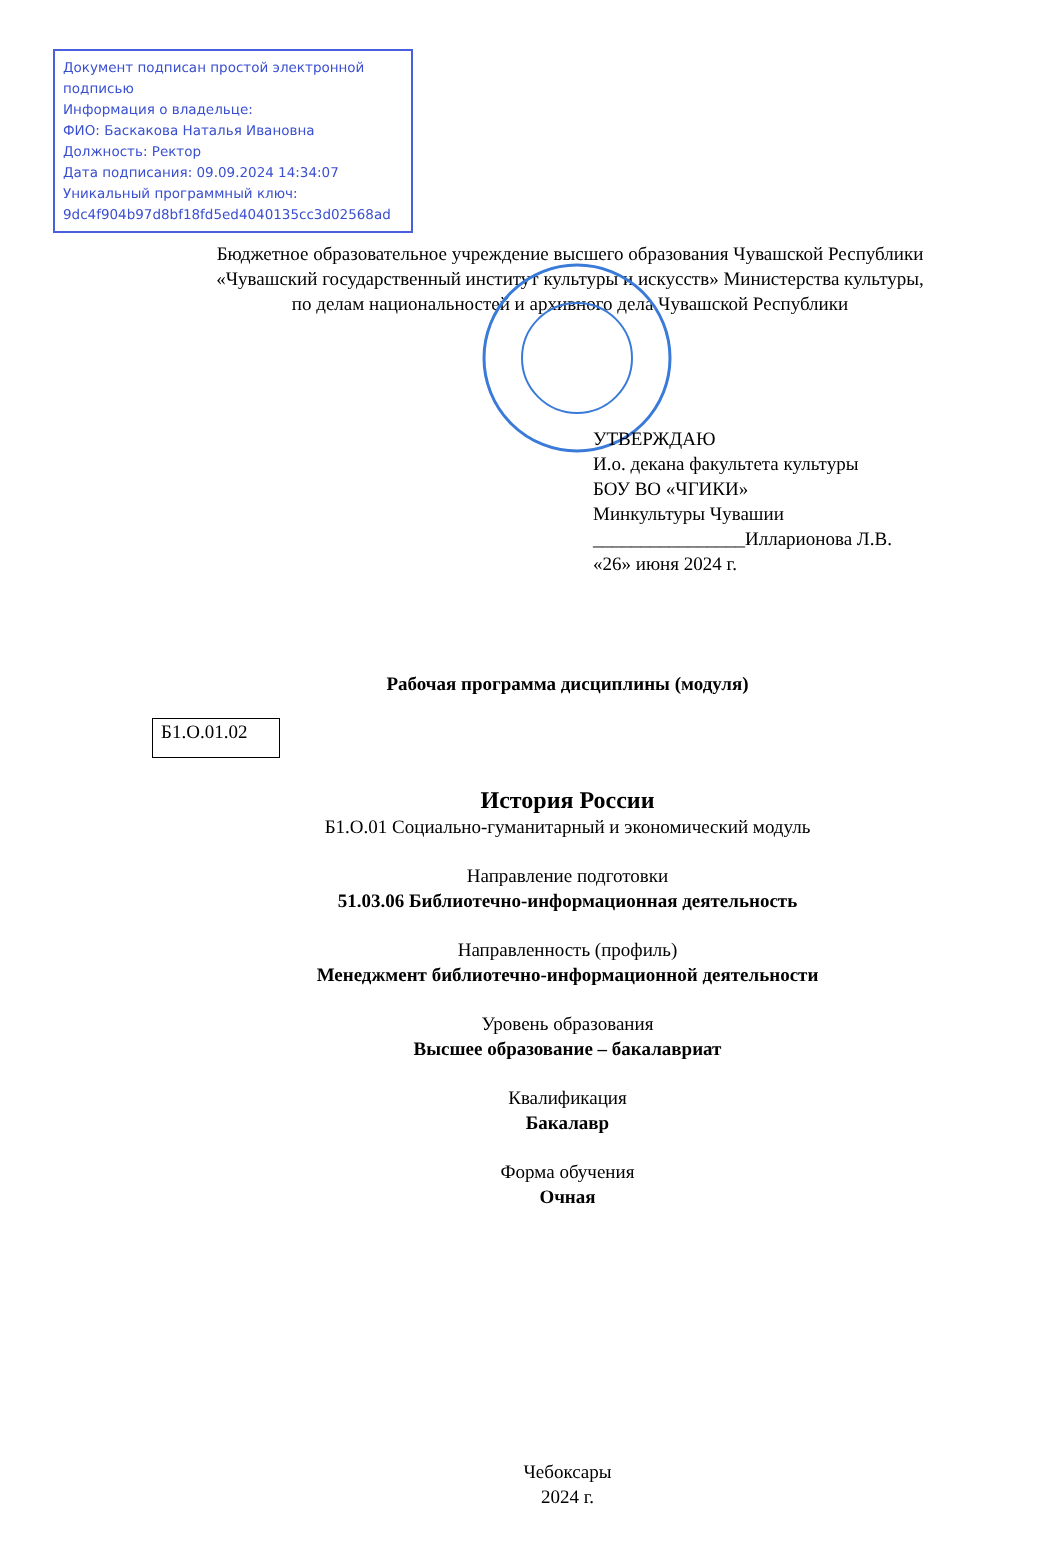Документ подписан простой электронной подписью
Информация о владельце:
ФИО: Баскакова Наталья Ивановна
Должность: Ректор
Дата подписания: 09.09.2024 14:34:07
Уникальный программный ключ:
9dc4f904b97d8bf18fd5ed4040135cc3d02568ad
Бюджетное образовательное учреждение высшего образования Чувашской Республики
«Чувашский государственный институт культуры и искусств» Министерства культуры,
по делам национальностей и архивного дела Чувашской Республики
УТВЕРЖДАЮ
И.о. декана факультета культуры
БОУ ВО «ЧГИКИ»
Минкультуры Чувашии
________________Илларионова Л.В.
«26» июня 2024 г.
Рабочая программа дисциплины (модуля)
Б1.О.01.02
История России
Б1.О.01 Социально-гуманитарный и экономический модуль
Направление подготовки
51.03.06 Библиотечно-информационная деятельность
Направленность (профиль)
Менеджмент библиотечно-информационной деятельности
Уровень образования
Высшее образование – бакалавриат
Квалификация
Бакалавр
Форма обучения
Очная
Чебоксары
2024 г.